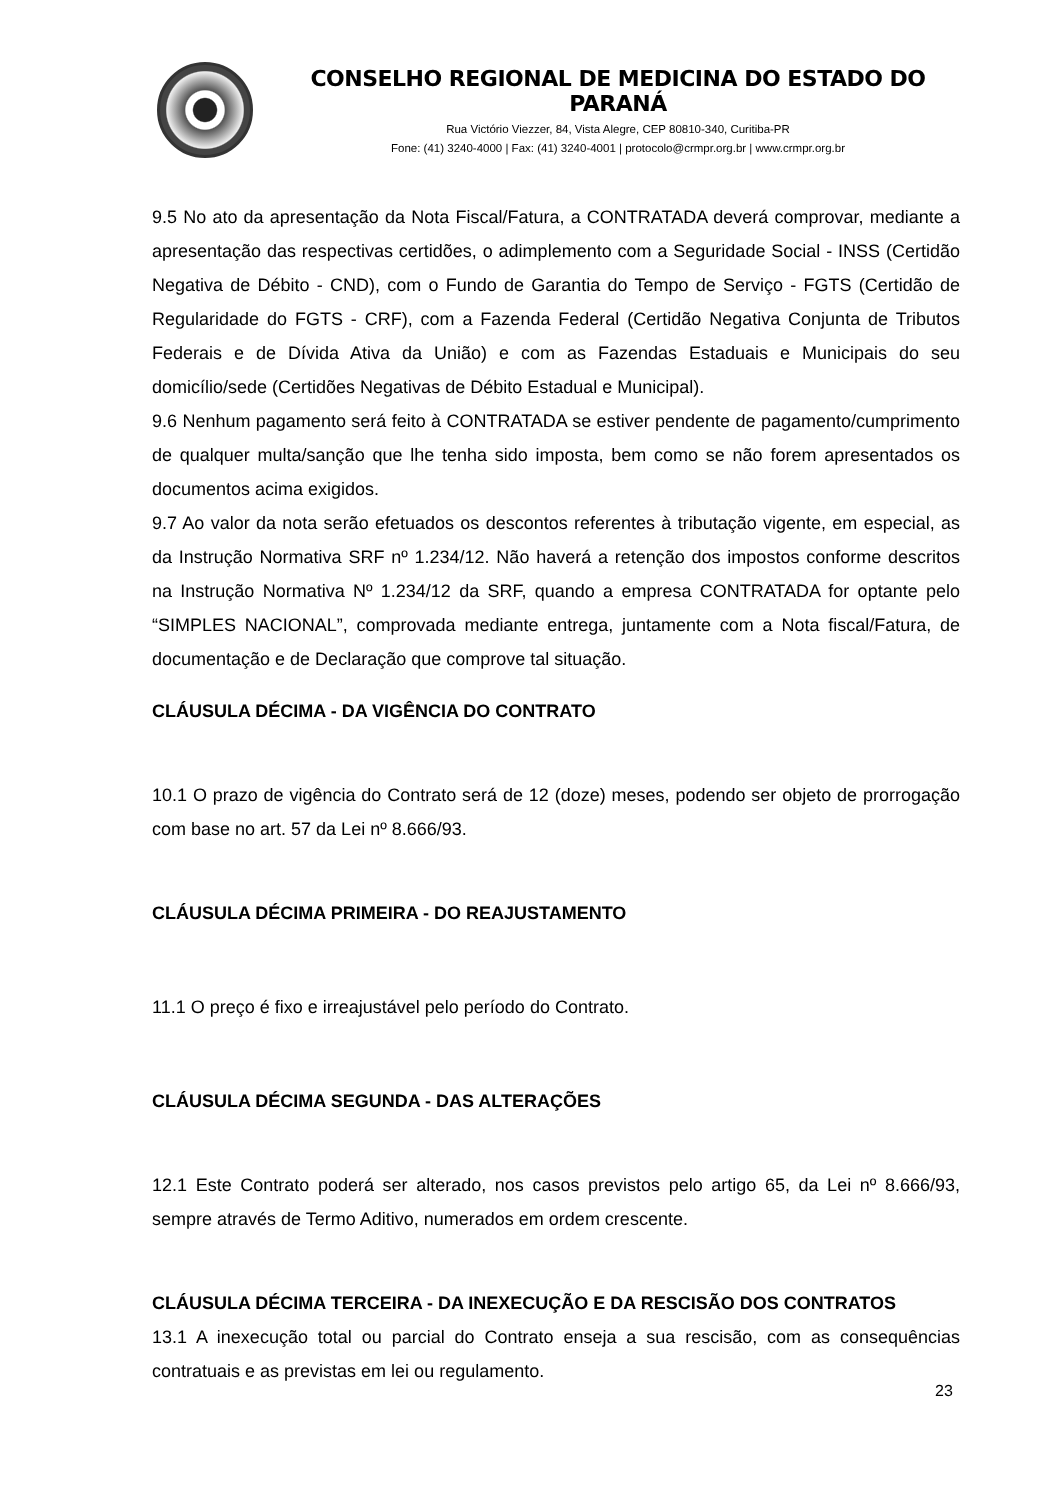CONSELHO REGIONAL DE MEDICINA DO ESTADO DO PARANÁ
Rua Victório Viezzer, 84, Vista Alegre, CEP 80810-340, Curitiba-PR
Fone: (41) 3240-4000 | Fax: (41) 3240-4001 | protocolo@crmpr.org.br | www.crmpr.org.br
9.5 No ato da apresentação da Nota Fiscal/Fatura, a CONTRATADA deverá comprovar, mediante a apresentação das respectivas certidões, o adimplemento com a Seguridade Social - INSS (Certidão Negativa de Débito - CND), com o Fundo de Garantia do Tempo de Serviço - FGTS (Certidão de Regularidade do FGTS - CRF), com a Fazenda Federal (Certidão Negativa Conjunta de Tributos Federais e de Dívida Ativa da União) e com as Fazendas Estaduais e Municipais do seu domicílio/sede (Certidões Negativas de Débito Estadual e Municipal).
9.6 Nenhum pagamento será feito à CONTRATADA se estiver pendente de pagamento/cumprimento de qualquer multa/sanção que lhe tenha sido imposta, bem como se não forem apresentados os documentos acima exigidos.
9.7 Ao valor da nota serão efetuados os descontos referentes à tributação vigente, em especial, as da Instrução Normativa SRF nº 1.234/12. Não haverá a retenção dos impostos conforme descritos na Instrução Normativa Nº 1.234/12 da SRF, quando a empresa CONTRATADA for optante pelo “SIMPLES NACIONAL”, comprovada mediante entrega, juntamente com a Nota fiscal/Fatura, de documentação e de Declaração que comprove tal situação.
CLÁUSULA DÉCIMA - DA VIGÊNCIA DO CONTRATO
10.1 O prazo de vigência do Contrato será de 12 (doze) meses, podendo ser objeto de prorrogação com base no art. 57 da Lei nº 8.666/93.
CLÁUSULA DÉCIMA PRIMEIRA - DO REAJUSTAMENTO
11.1 O preço é fixo e irreajustável pelo período do Contrato.
CLÁUSULA DÉCIMA SEGUNDA - DAS ALTERAÇÕES
12.1 Este Contrato poderá ser alterado, nos casos previstos pelo artigo 65, da Lei nº 8.666/93, sempre através de Termo Aditivo, numerados em ordem crescente.
CLÁUSULA DÉCIMA TERCEIRA - DA INEXECUÇÃO E DA RESCISÃO DOS CONTRATOS
13.1 A inexecução total ou parcial do Contrato enseja a sua rescisão, com as consequências contratuais e as previstas em lei ou regulamento.
23